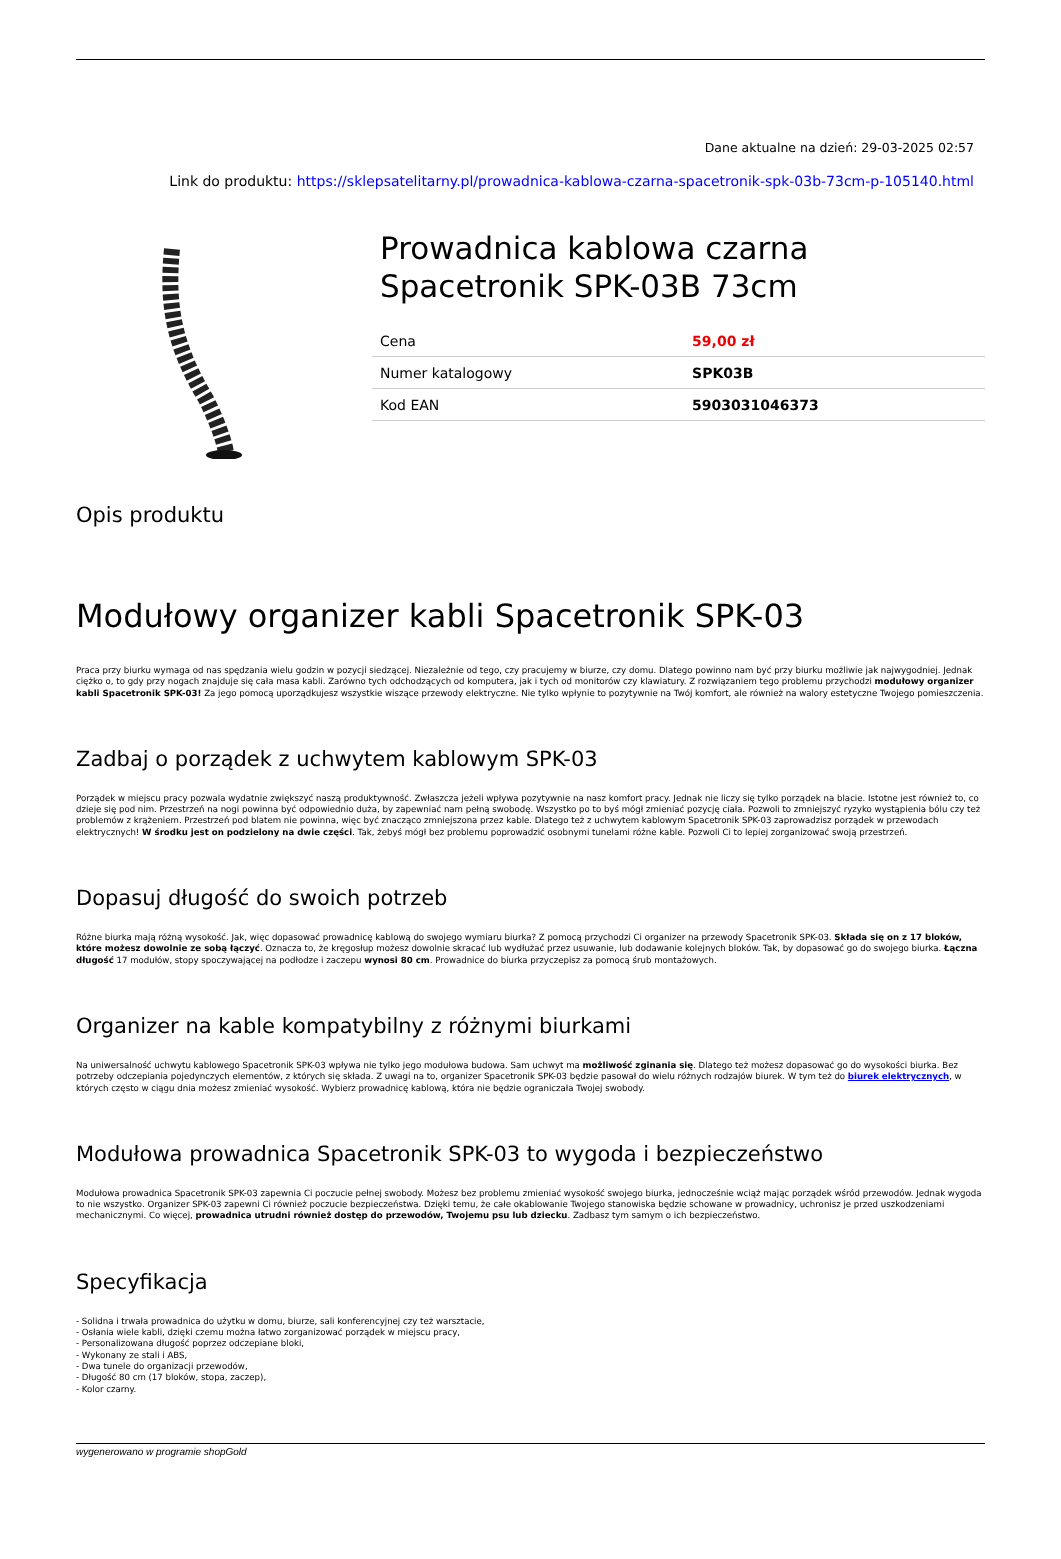Dane aktualne na dzień: 29-03-2025 02:57
Link do produktu: https://sklepsatelitarny.pl/prowadnica-kablowa-czarna-spacetronik-spk-03b-73cm-p-105140.html
Prowadnica kablowa czarna Spacetronik SPK-03B 73cm
| Cena | 59,00 zł |
| Numer katalogowy | SPK03B |
| Kod EAN | 5903031046373 |
Opis produktu
Modułowy organizer kabli Spacetronik SPK-03
Praca przy biurku wymaga od nas spędzania wielu godzin w pozycji siedzącej. Niezależnie od tego, czy pracujemy w biurze, czy domu. Dlatego powinno nam być przy biurku możliwie jak najwygodniej. Jednak ciężko o, to gdy przy nogach znajduje się cała masa kabli. Zarówno tych odchodzących od komputera, jak i tych od monitorów czy klawiatury. Z rozwiązaniem tego problemu przychodzi modułowy organizer kabli Spacetronik SPK-03! Za jego pomocą uporządkujesz wszystkie wiszące przewody elektryczne. Nie tylko wpłynie to pozytywnie na Twój komfort, ale również na walory estetyczne Twojego pomieszczenia.
Zadbaj o porządek z uchwytem kablowym SPK-03
Porządek w miejscu pracy pozwala wydatnie zwiększyć naszą produktywność. Zwłaszcza jeżeli wpływa pozytywnie na nasz komfort pracy. Jednak nie liczy się tylko porządek na blacie. Istotne jest również to, co dzieje się pod nim. Przestrzeń na nogi powinna być odpowiednio duża, by zapewniać nam pełną swobodę. Wszystko po to byś mógł zmieniać pozycję ciała. Pozwoli to zmniejszyć ryzyko wystąpienia bólu czy też problemów z krążeniem. Przestrzeń pod blatem nie powinna, więc być znacząco zmniejszona przez kable. Dlatego też z uchwytem kablowym Spacetronik SPK-03 zaprowadzisz porządek w przewodach elektrycznych! W środku jest on podzielony na dwie części. Tak, żebyś mógł bez problemu poprowadzić osobnymi tunelami różne kable. Pozwoli Ci to lepiej zorganizować swoją przestrzeń.
Dopasuj długość do swoich potrzeb
Różne biurka mają różną wysokość. Jak, więc dopasować prowadnicę kablową do swojego wymiaru biurka? Z pomocą przychodzi Ci organizer na przewody Spacetronik SPK-03. Składa się on z 17 bloków, które możesz dowolnie ze sobą łączyć. Oznacza to, że kręgosłup możesz dowolnie skracać lub wydłużać przez usuwanie, lub dodawanie kolejnych bloków. Tak, by dopasować go do swojego biurka. Łączna długość 17 modułów, stopy spoczywającej na podłodze i zaczepu wynosi 80 cm. Prowadnice do biurka przyczepisz za pomocą śrub montażowych.
Organizer na kable kompatybilny z różnymi biurkami
Na uniwersalność uchwytu kablowego Spacetronik SPK-03 wpływa nie tylko jego modułowa budowa. Sam uchwyt ma możliwość zginania się. Dlatego też możesz dopasować go do wysokości biurka. Bez potrzeby odczepiania pojedynczych elementów, z których się składa. Z uwagi na to, organizer Spacetronik SPK-03 będzie pasował do wielu różnych rodzajów biurek. W tym też do biurek elektrycznych, w których często w ciągu dnia możesz zmieniać wysokość. Wybierz prowadnicę kablową, która nie będzie ograniczała Twojej swobody.
Modułowa prowadnica Spacetronik SPK-03 to wygoda i bezpieczeństwo
Modułowa prowadnica Spacetronik SPK-03 zapewnia Ci poczucie pełnej swobody. Możesz bez problemu zmieniać wysokość swojego biurka, jednocześnie wciąż mając porządek wśród przewodów. Jednak wygoda to nie wszystko. Organizer SPK-03 zapewni Ci również poczucie bezpieczeństwa. Dzięki temu, że całe okablowanie Twojego stanowiska będzie schowane w prowadnicy, uchronisz je przed uszkodzeniami mechanicznymi. Co więcej, prowadnica utrudni również dostęp do przewodów, Twojemu psu lub dziecku. Zadbasz tym samym o ich bezpieczeństwo.
Specyfikacja
- Solidna i trwała prowadnica do użytku w domu, biurze, sali konferencyjnej czy też warsztacie,
- Osłania wiele kabli, dzięki czemu można łatwo zorganizować porządek w miejscu pracy,
- Personalizowana długość poprzez odczepiane bloki,
- Wykonany ze stali i ABS,
- Dwa tunele do organizacji przewodów,
- Długość 80 cm (17 bloków, stopa, zaczep),
- Kolor czarny.
wygenerowano w programie shopGold